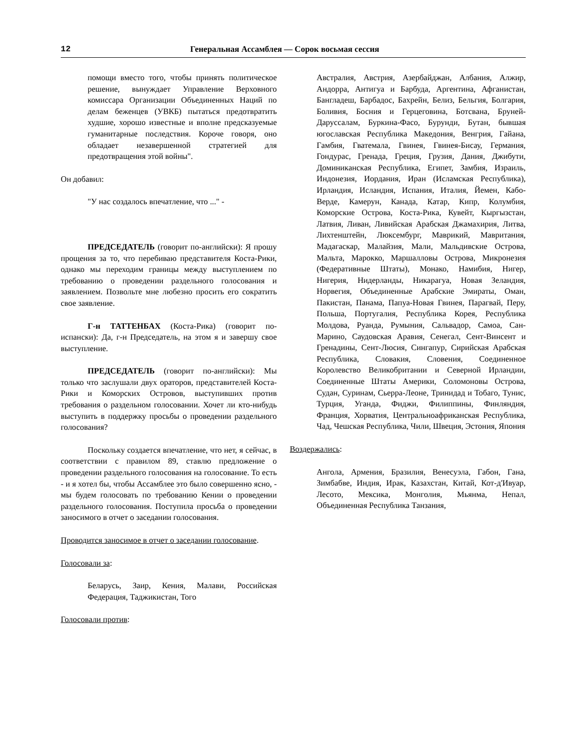12 Генеральная Ассамблея — Сорок восьмая сессия
помощи вместо того, чтобы принять политическое решение, вынуждает Управление Верховного комиссара Организации Объединенных Наций по делам беженцев (УВКБ) пытаться предотвратить худшие, хорошо известные и вполне предсказуемые гуманитарные последствия. Короче говоря, оно обладает незавершенной стратегией для предотвращения этой войны".
Он добавил:
"У нас создалось впечатление, что ..." -
ПРЕДСЕДАТЕЛЬ (говорит по-английски): Я прошу прощения за то, что перебиваю представителя Коста-Рики, однако мы переходим границы между выступлением по требованию о проведении раздельного голосования и заявлением. Позвольте мне любезно просить его сократить свое заявление.
Г-н ТАТТЕНБАХ (Коста-Рика) (говорит по-испански): Да, г-н Председатель, на этом я и завершу свое выступление.
ПРЕДСЕДАТЕЛЬ (говорит по-английски): Мы только что заслушали двух ораторов, представителей Коста-Рики и Коморских Островов, выступивших против требования о раздельном голосовании. Хочет ли кто-нибудь выступить в поддержку просьбы о проведении раздельного голосования?
Поскольку создается впечатление, что нет, я сейчас, в соответствии с правилом 89, ставлю предложение о проведении раздельного голосования на голосование. То есть - и я хотел бы, чтобы Ассамблее это было совершенно ясно, - мы будем голосовать по требованию Кении о проведении раздельного голосования. Поступила просьба о проведении заносимого в отчет о заседании голосования.
Проводится заносимое в отчет о заседании голосование.
Голосовали за:
Беларусь, Заир, Кения, Малави, Российская Федерация, Таджикистан, Того
Голосовали против:
Австралия, Австрия, Азербайджан, Албания, Алжир, Андорра, Антигуа и Барбуда, Аргентина, Афганистан, Бангладеш, Барбадос, Бахрейн, Белиз, Бельгия, Болгария, Боливия, Босния и Герцеговина, Ботсвана, Бруней-Даруссалам, Буркина-Фасо, Бурунди, Бутан, бывшая югославская Республика Македония, Венгрия, Гайана, Гамбия, Гватемала, Гвинея, Гвинея-Бисау, Германия, Гондурас, Гренада, Греция, Грузия, Дания, Джибути, Доминиканская Республика, Египет, Замбия, Израиль, Индонезия, Иордания, Иран (Исламская Республика), Ирландия, Исландия, Испания, Италия, Йемен, Кабо-Верде, Камерун, Канада, Катар, Кипр, Колумбия, Коморские Острова, Коста-Рика, Кувейт, Кыргызстан, Латвия, Ливан, Ливийская Арабская Джамахирия, Литва, Лихтенштейн, Люксембург, Маврикий, Мавритания, Мадагаскар, Малайзия, Мали, Мальдивские Острова, Мальта, Марокко, Маршалловы Острова, Микронезия (Федеративные Штаты), Монако, Намибия, Нигер, Нигерия, Нидерланды, Никарагуа, Новая Зеландия, Норвегия, Объединенные Арабские Эмираты, Оман, Пакистан, Панама, Папуа-Новая Гвинея, Парагвай, Перу, Польша, Португалия, Республика Корея, Республика Молдова, Руанда, Румыния, Сальвадор, Самоа, Сан-Марино, Саудовская Аравия, Сенегал, Сент-Винсент и Гренадины, Сент-Люсия, Сингапур, Сирийская Арабская Республика, Словакия, Словения, Соединенное Королевство Великобритании и Северной Ирландии, Соединенные Штаты Америки, Соломоновы Острова, Судан, Суринам, Сьерра-Леоне, Тринидад и Тобаго, Тунис, Турция, Уганда, Фиджи, Филиппины, Финляндия, Франция, Хорватия, Центральноафриканская Республика, Чад, Чешская Республика, Чили, Швеция, Эстония, Япония
Воздержались:
Ангола, Армения, Бразилия, Венесуэла, Габон, Гана, Зимбабве, Индия, Ирак, Казахстан, Китай, Кот-д'Ивуар, Лесото, Мексика, Монголия, Мьянма, Непал, Объединенная Республика Танзания,